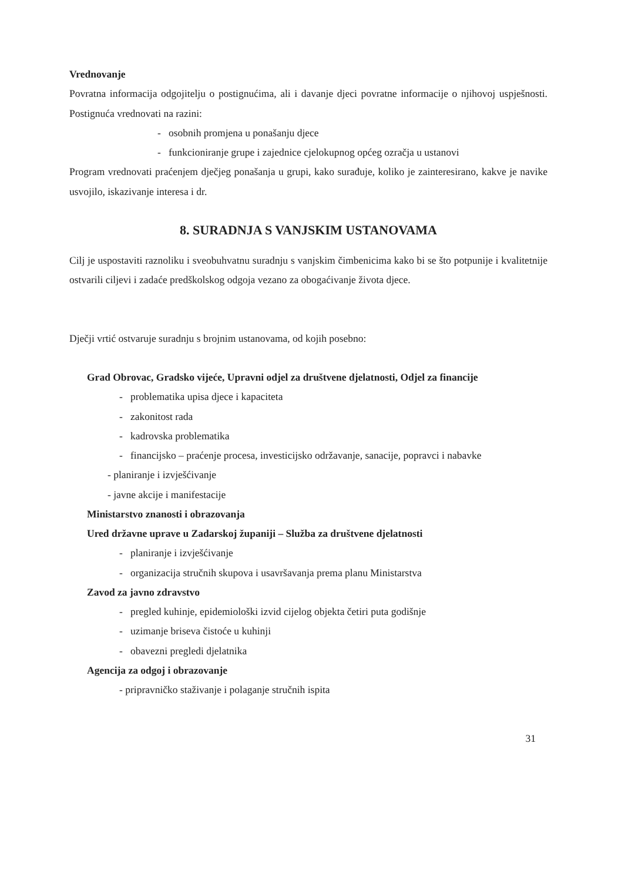Vrednovanje
Povratna informacija odgojitelju o postignućima, ali i davanje djeci povratne informacije o njihovoj uspješnosti. Postignuća vrednovati na razini:
- osobnih promjena u ponašanju djece
- funkcioniranje grupe i zajednice cjelokupnog općeg ozračja u ustanovi
Program vrednovati praćenjem dječjeg ponašanja u grupi, kako surađuje, koliko je zainteresirano, kakve je navike usvojilo, iskazivanje interesa i dr.
8. SURADNJA S VANJSKIM USTANOVAMA
Cilj je uspostaviti raznoliku i sveobuhvatnu suradnju s vanjskim čimbenicima kako bi se što potpunije i kvalitetnije ostvarili ciljevi i zadaće predškolskog odgoja vezano za obogaćivanje života djece.
Dječji vrtić ostvaruje suradnju s brojnim ustanovama, od kojih posebno:
Grad Obrovac, Gradsko vijeće, Upravni odjel za društvene djelatnosti, Odjel za financije
- problematika upisa djece i kapaciteta
- zakonitost rada
- kadrovska problematika
- financijsko – praćenje procesa, investicijsko održavanje, sanacije, popravci i nabavke
- planiranje i izvješćivanje
- javne akcije i manifestacije
Ministarstvo znanosti i obrazovanja
Ured državne uprave u Zadarskoj županiji – Služba za društvene djelatnosti
- planiranje i izvješćivanje
- organizacija stručnih skupova i usavršavanja prema planu Ministarstva
Zavod za javno zdravstvo
- pregled kuhinje, epidemiološki izvid cijelog objekta četiri puta godišnje
- uzimanje briseva čistoće u kuhinji
- obavezni pregledi djelatnika
Agencija za odgoj i obrazovanje
- pripravničko staživanje i polaganje stručnih ispita
31